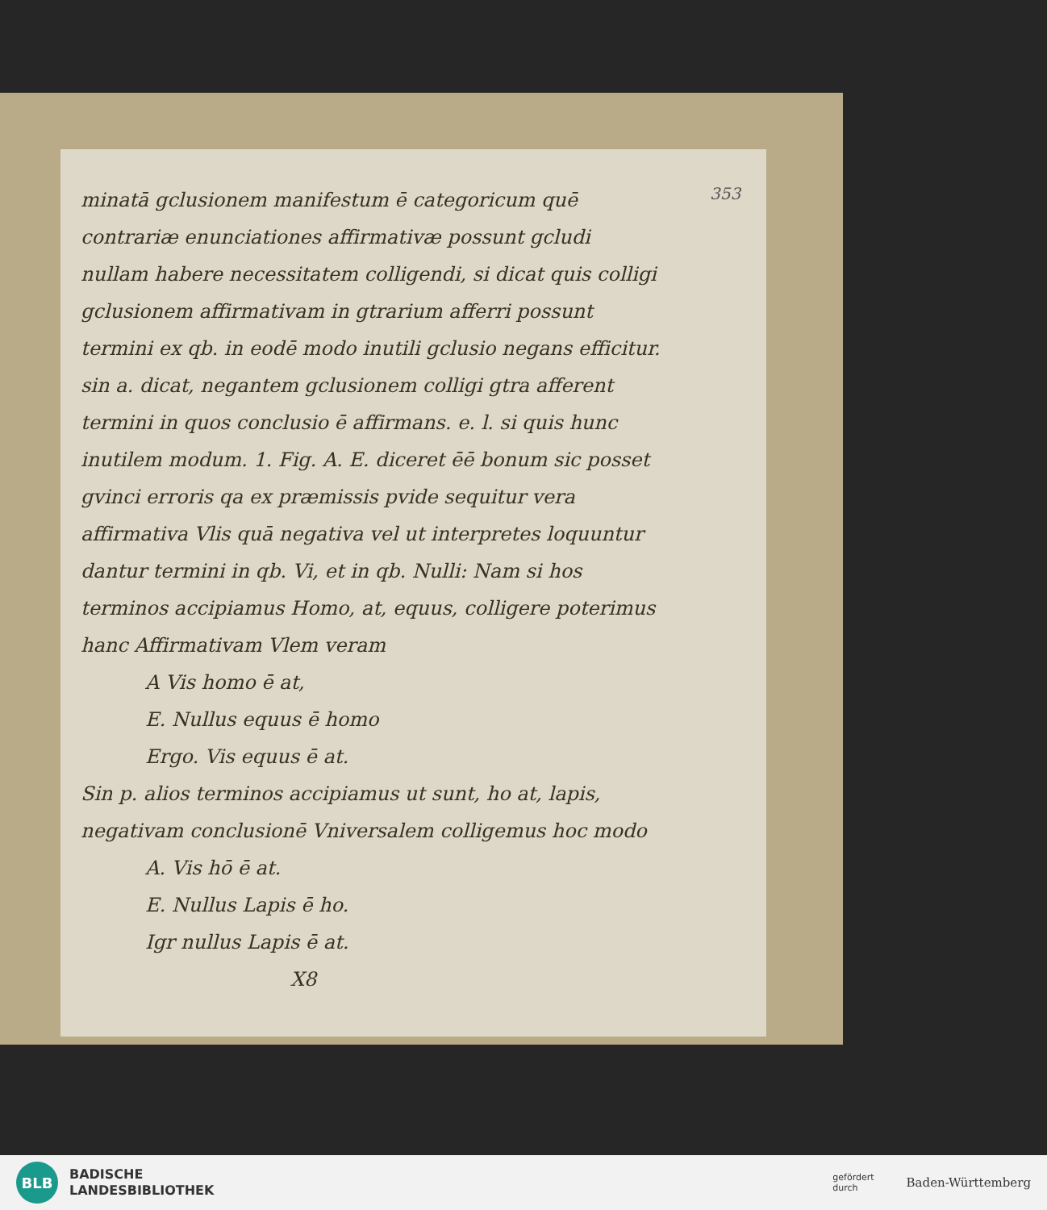353
minatā gclusionem manifestum ē categoricum quē
contrariæ enunciationes affirmativæ possunt gcludi nullam habere necessitatem colligendi, si dicat quis colligi gclusionem affirmativam in gtrarium afferri possunt termini ex qb. in eodē modo inutili gclusio negans efficitur. sin a. dicat, negantem gclusionem colligi gtra afferent termini in quos conclusio ē affirmans. e. l. si quis hunc inutilem modum. 1. Fig. A. E. diceret ēē bonum sic posset gvinci erroris qa ex præmissis pvide sequitur vera affirmativa Vlis quā negativa vel ut interpretes loquuntur dantur termini in qb. Vi, et in qb. Nulli: Nam si hos terminos accipiamus Homo, at, equus, colligere poterimus hanc Affirmativam Vlem veram
A Vis homo ē at,
E. Nullus equus ē homo
Ergo. Vis equus ē at.
Sin p. alios terminos accipiamus ut sunt, ho at, lapis, negativam conclusionē Vniversalem colligemus hoc modo
A. Vis hō ē at.
E. Nullus Lapis ē ho.
Igr nullus Lapis ē at.
X8
BLB
BADISCHE
LANDESBIBLIOTHEK
gefördert
durch
Baden-Württemberg